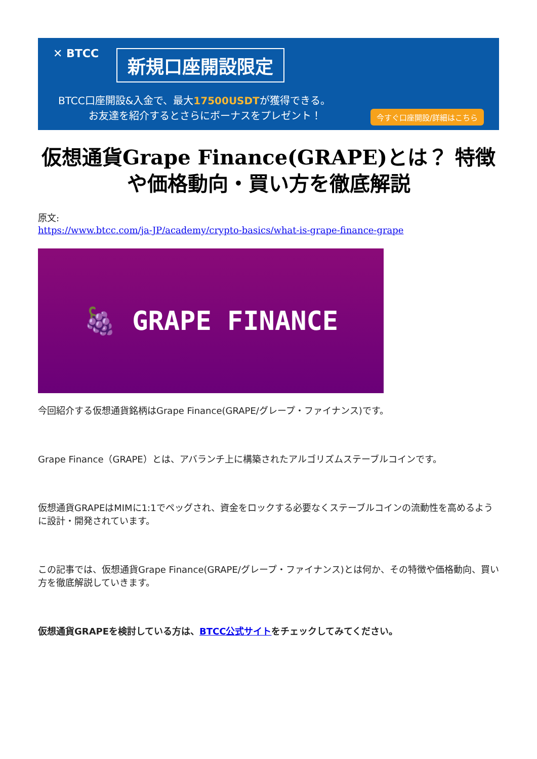✕ BTCC 新規口座開設限定
BTCC口座開設&入金で、最大17500USDTが獲得できる。
お友達を紹介するとさらにボーナスをプレゼント！
今すぐ口座開設/詳細はこちら
仮想通貨Grape Finance(GRAPE)とは？ 特徴や価格動向・買い方を徹底解説
原文:
https://www.btcc.com/ja-JP/academy/crypto-basics/what-is-grape-finance-grape
🍇 GRAPE FINANCE
今回紹介する仮想通貨銘柄はGrape Finance(GRAPE/グレープ・ファイナンス)です。
Grape Finance（GRAPE）とは、アバランチ上に構築されたアルゴリズムステーブルコインです。
仮想通貨GRAPEはMIMに1:1でペッグされ、資金をロックする必要なくステーブルコインの流動性を高めるように設計・開発されています。
この記事では、仮想通貨Grape Finance(GRAPE/グレープ・ファイナンス)とは何か、その特徴や価格動向、買い方を徹底解説していきます。
仮想通貨GRAPEを検討している方は、BTCC公式サイトをチェックしてみてください。